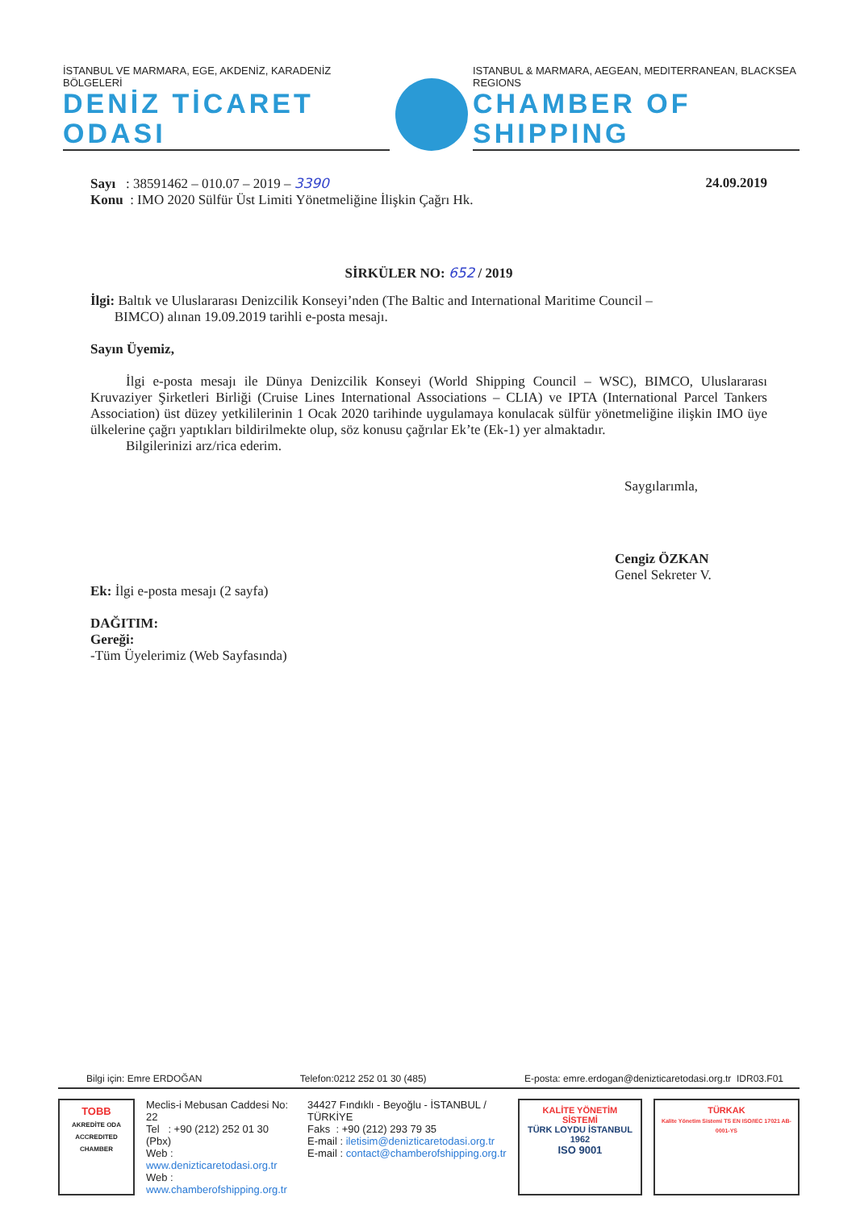İSTANBUL VE MARMARA, EGE, AKDENİZ, KARADENİZ BÖLGELERİ
DENİZ TİCARET ODASI
ISTANBUL & MARMARA, AEGEAN, MEDITERRANEAN, BLACKSEA REGIONS
CHAMBER OF SHIPPING
Sayı : 38591462 – 010.07 – 2019 – 3390
Konu : IMO 2020 Sülfür Üst Limiti Yönetmeliğine İlişkin Çağrı Hk.
24.09.2019
SİRKÜLER NO: 652 / 2019
İlgi: Baltık ve Uluslararası Denizcilik Konseyi’nden (The Baltic and International Maritime Council –
BIMCO) alınan 19.09.2019 tarihli e-posta mesajı.
Sayın Üyemiz,
İlgi e-posta mesajı ile Dünya Denizcilik Konseyi (World Shipping Council – WSC), BIMCO, Uluslararası Kruvaziyer Şirketleri Birliği (Cruise Lines International Associations – CLIA) ve IPTA (International Parcel Tankers Association) üst düzey yetkililerinin 1 Ocak 2020 tarihinde uygulamaya konulacak sülfür yönetmeliğine ilişkin IMO üye ülkelerine çağrı yaptıkları bildirilmekte olup, söz konusu çağrılar Ek’te (Ek-1) yer almaktadır.
Bilgilerinizi arz/rica ederim.
Saygılarımla,
Cengiz ÖZKAN
Genel Sekreter V.
Ek: İlgi e-posta mesajı (2 sayfa)
DAĞITIM:
Gereği:
-Tüm Üyelerimiz (Web Sayfasında)
Bilgi için: Emre ERDOĞAN Telefon:0212 252 01 30 (485) E-posta: emre.erdogan@denizticaretodasi.org.tr IDR03.F01
TOBB
AKREDİTE ODA ACCREDITED CHAMBER
Meclis-i Mebusan Caddesi No: 22
Tel : +90 (212) 252 01 30 (Pbx)
Web : www.denizticaretodasi.org.tr
Web : www.chamberofshipping.org.tr
34427 Fındıklı - Beyoğlu - İSTANBUL / TÜRKİYE
Faks : +90 (212) 293 79 35
E-mail : iletisim@denizticaretodasi.org.tr
E-mail : contact@chamberofshipping.org.tr
KALİTE YÖNETİM SİSTEMİ
TÜRK LOYDU İSTANBUL 1962
ISO 9001
TÜRKAK
Kalite Yönetim Sistemi TS EN ISO/IEC 17021 AB-0001-YS